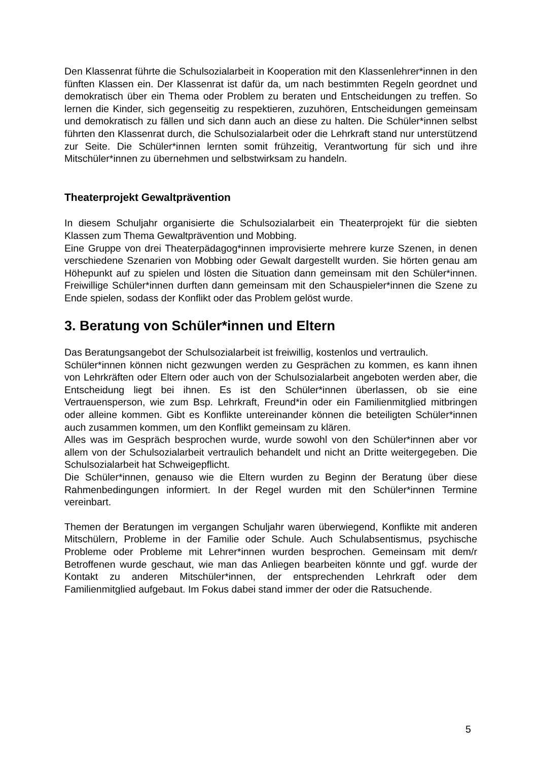Den Klassenrat führte die Schulsozialarbeit in Kooperation mit den Klassenlehrer*innen in den fünften Klassen ein. Der Klassenrat ist dafür da, um nach bestimmten Regeln geordnet und demokratisch über ein Thema oder Problem zu beraten und Entscheidungen zu treffen. So lernen die Kinder, sich gegenseitig zu respektieren, zuzuhören, Entscheidungen gemeinsam und demokratisch zu fällen und sich dann auch an diese zu halten. Die Schüler*innen selbst führten den Klassenrat durch, die Schulsozialarbeit oder die Lehrkraft stand nur unterstützend zur Seite. Die Schüler*innen lernten somit frühzeitig, Verantwortung für sich und ihre Mitschüler*innen zu übernehmen und selbstwirksam zu handeln.
Theaterprojekt Gewaltprävention
In diesem Schuljahr organisierte die Schulsozialarbeit ein Theaterprojekt für die siebten Klassen zum Thema Gewaltprävention und Mobbing.
Eine Gruppe von drei Theaterpädagog*innen improvisierte mehrere kurze Szenen, in denen verschiedene Szenarien von Mobbing oder Gewalt dargestellt wurden. Sie hörten genau am Höhepunkt auf zu spielen und lösten die Situation dann gemeinsam mit den Schüler*innen. Freiwillige Schüler*innen durften dann gemeinsam mit den Schauspieler*innen die Szene zu Ende spielen, sodass der Konflikt oder das Problem gelöst wurde.
3. Beratung von Schüler*innen und Eltern
Das Beratungsangebot der Schulsozialarbeit ist freiwillig, kostenlos und vertraulich.
Schüler*innen können nicht gezwungen werden zu Gesprächen zu kommen, es kann ihnen von Lehrkräften oder Eltern oder auch von der Schulsozialarbeit angeboten werden aber, die Entscheidung liegt bei ihnen. Es ist den Schüler*innen überlassen, ob sie eine Vertrauensperson, wie zum Bsp. Lehrkraft, Freund*in oder ein Familienmitglied mitbringen oder alleine kommen. Gibt es Konflikte untereinander können die beteiligten Schüler*innen auch zusammen kommen, um den Konflikt gemeinsam zu klären.
Alles was im Gespräch besprochen wurde, wurde sowohl von den Schüler*innen aber vor allem von der Schulsozialarbeit vertraulich behandelt und nicht an Dritte weitergegeben. Die Schulsozialarbeit hat Schweigepflicht.
Die Schüler*innen, genauso wie die Eltern wurden zu Beginn der Beratung über diese Rahmenbedingungen informiert. In der Regel wurden mit den Schüler*innen Termine vereinbart.
Themen der Beratungen im vergangen Schuljahr waren überwiegend, Konflikte mit anderen Mitschülern, Probleme in der Familie oder Schule. Auch Schulabsentismus, psychische Probleme oder Probleme mit Lehrer*innen wurden besprochen. Gemeinsam mit dem/r Betroffenen wurde geschaut, wie man das Anliegen bearbeiten könnte und ggf. wurde der Kontakt zu anderen Mitschüler*innen, der entsprechenden Lehrkraft oder dem Familienmitglied aufgebaut. Im Fokus dabei stand immer der oder die Ratsuchende.
5